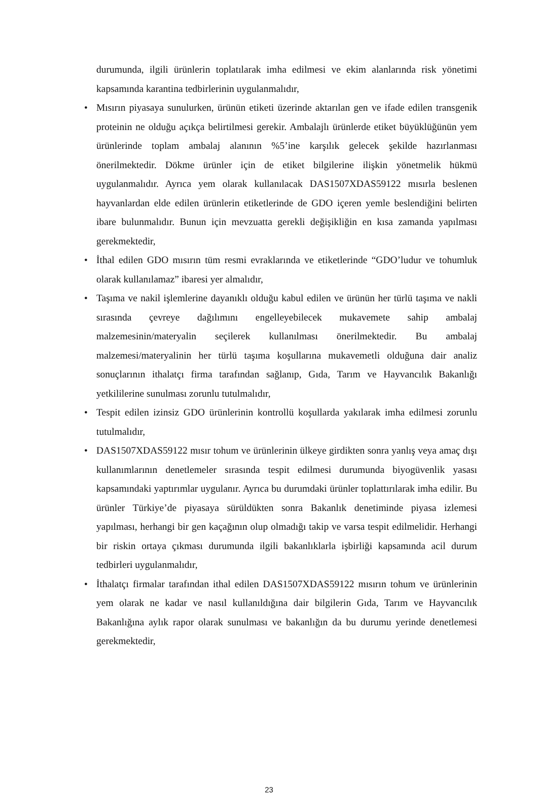durumunda, ilgili ürünlerin toplatılarak imha edilmesi ve ekim alanlarında risk yönetimi kapsamında karantina tedbirlerinin uygulanmalıdır,
• Mısırın piyasaya sunulurken, ürünün etiketi üzerinde aktarılan gen ve ifade edilen transgenik proteinin ne olduğu açıkça belirtilmesi gerekir. Ambalajlı ürünlerde etiket büyüklüğünün yem ürünlerinde toplam ambalaj alanının %5’ine karşılık gelecek şekilde hazırlanması önerilmektedir. Dökme ürünler için de etiket bilgilerine ilişkin yönetmelik hükmü uygulanmalıdır. Ayrıca yem olarak kullanılacak DAS1507XDAS59122 mısırla beslenen hayvanlardan elde edilen ürünlerin etiketlerinde de GDO içeren yemle beslendiğini belirten ibare bulunmalıdır. Bunun için mevzuatta gerekli değişikliğin en kısa zamanda yapılması gerekmektedir,
• İthal edilen GDO mısırın tüm resmi evraklarında ve etiketlerinde “GDO’ludur ve tohumluk olarak kullanılamaz” ibaresi yer almalıdır,
• Taşıma ve nakil işlemlerine dayanıklı olduğu kabul edilen ve ürünün her türlü taşıma ve nakli sırasında çevreye dağılımını engelleyebilecek mukavemete sahip ambalaj malzemesinin/materyalin seçilerek kullanılması önerilmektedir. Bu ambalaj malzemesi/materyalinin her türlü taşıma koşullarına mukavemetli olduğuna dair analiz sonuçlarının ithalatçı firma tarafından sağlanıp, Gıda, Tarım ve Hayvancılık Bakanlığı yetkililerine sunulması zorunlu tutulmalıdır,
• Tespit edilen izinsiz GDO ürünlerinin kontrollü koşullarda yakılarak imha edilmesi zorunlu tutulmalıdır,
• DAS1507XDAS59122 mısır tohum ve ürünlerinin ülkeye girdikten sonra yanlış veya amaç dışı kullanımlarının denetlemeler sırasında tespit edilmesi durumunda biyogüvenlik yasası kapsamındaki yaptırımlar uygulanır. Ayrıca bu durumdaki ürünler toplattırılarak imha edilir. Bu ürünler Türkiye’de piyasaya sürüldükten sonra Bakanlık denetiminde piyasa izlemesi yapılması, herhangi bir gen kaçağının olup olmadığı takip ve varsa tespit edilmelidir. Herhangi bir riskin ortaya çıkması durumunda ilgili bakanlıklarla işbirliği kapsamında acil durum tedbirleri uygulanmalıdır,
• İthalatçı firmalar tarafından ithal edilen DAS1507XDAS59122 mısırın tohum ve ürünlerinin yem olarak ne kadar ve nasıl kullanıldığına dair bilgilerin Gıda, Tarım ve Hayvancılık Bakanlığına aylık rapor olarak sunulması ve bakanlığın da bu durumu yerinde denetlemesi gerekmektedir,
23